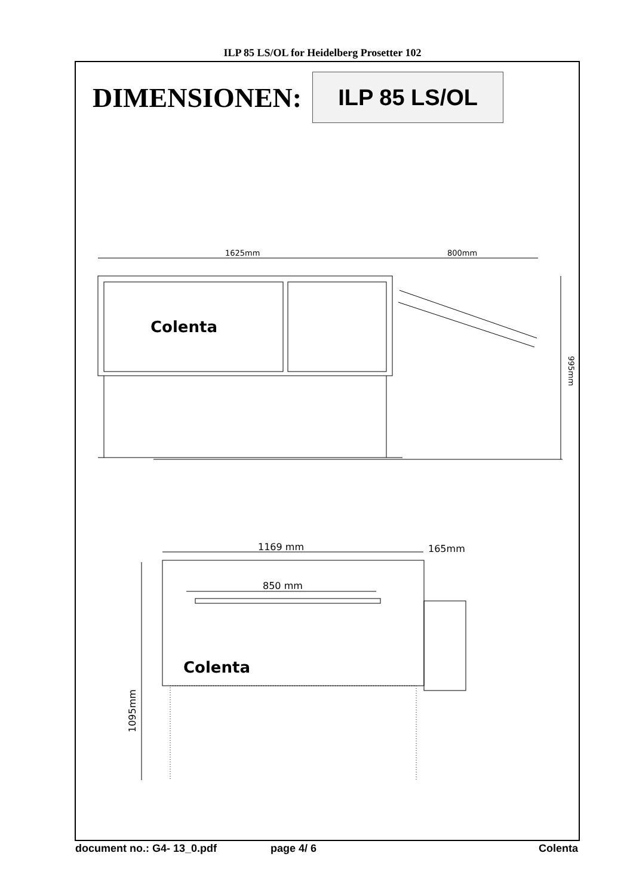ILP 85 LS/OL for Heidelberg Prosetter 102
DIMENSIONEN:
ILP 85 LS/OL
1625mm
800mm
995mm
1169 mm
165mm
850 mm
1095mm
Colenta
Colenta
document no.: G4- 13_0.pdf page 4/ 6 Colenta